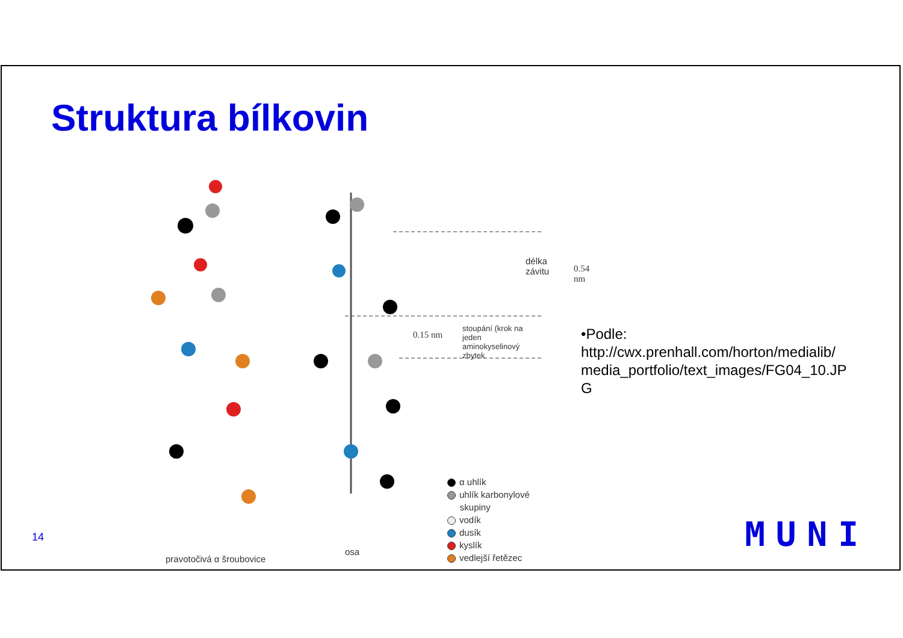Struktura bílkovin
délka
závitu
0.54 nm
0.15 nm
stoupání (krok na jeden
aminokyselinový zbytek
pravotočivá α šroubovice
osa
α uhlík
uhlík karbonylové
skupiny
vodík
dusík
kyslík
vedlejší řetězec
•Podle: http://cwx.prenhall.com/horton/medialib/ media_portfolio/text_images/FG04_10.JPG
14 MUNI